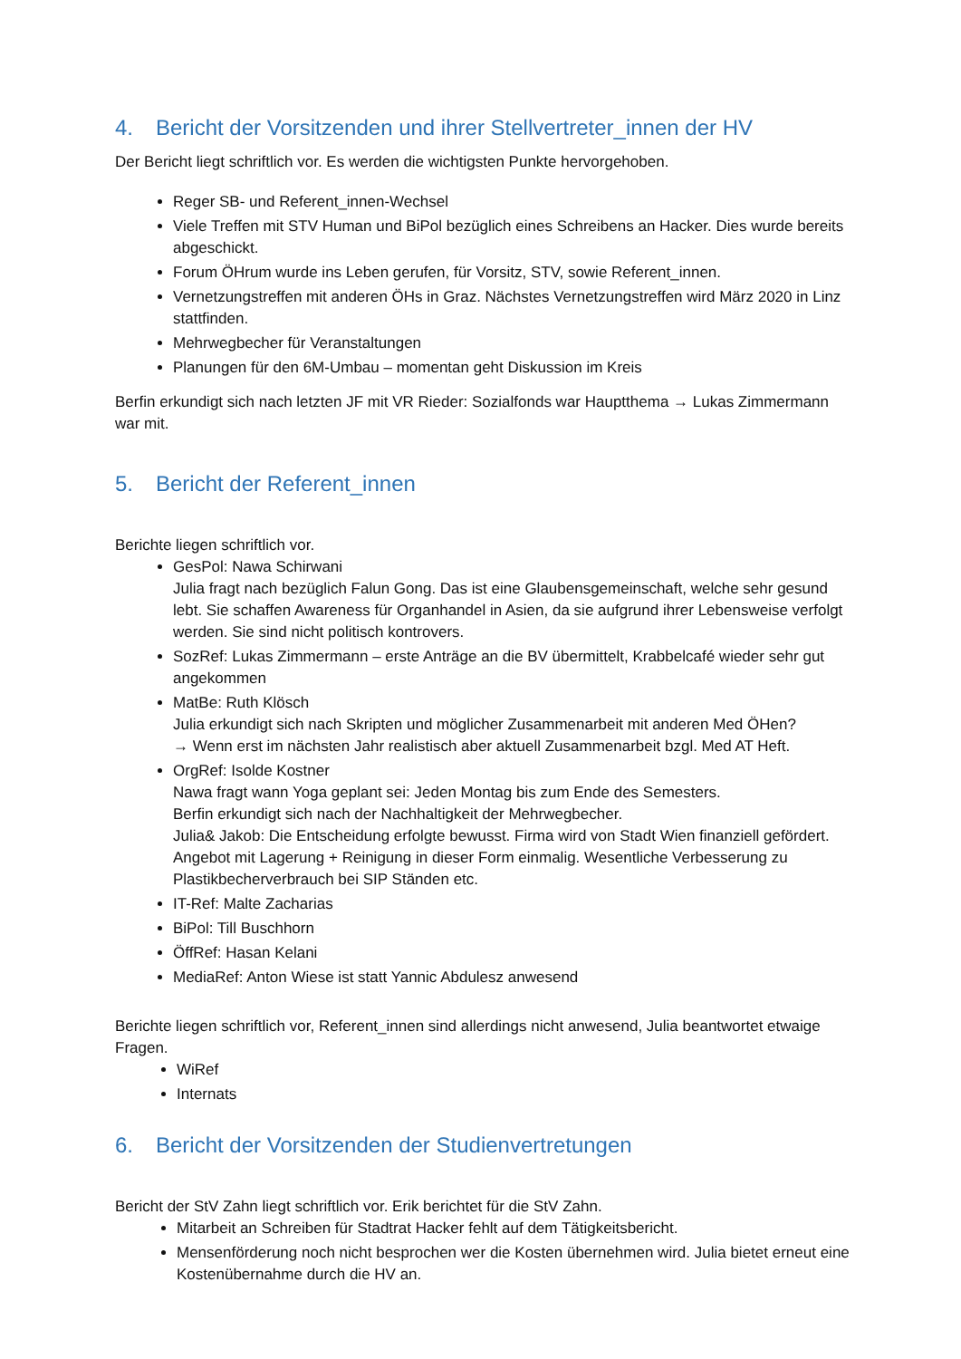4. Bericht der Vorsitzenden und ihrer Stellvertreter_innen der HV
Der Bericht liegt schriftlich vor. Es werden die wichtigsten Punkte hervorgehoben.
Reger SB- und Referent_innen-Wechsel
Viele Treffen mit STV Human und BiPol bezüglich eines Schreibens an Hacker. Dies wurde bereits abgeschickt.
Forum ÖHrum wurde ins Leben gerufen, für Vorsitz, STV, sowie Referent_innen.
Vernetzungstreffen mit anderen ÖHs in Graz. Nächstes Vernetzungstreffen wird März 2020 in Linz stattfinden.
Mehrwegbecher für Veranstaltungen
Planungen für den 6M-Umbau – momentan geht Diskussion im Kreis
Berfin erkundigt sich nach letzten JF mit VR Rieder: Sozialfonds war Hauptthema → Lukas Zimmermann war mit.
5. Bericht der Referent_innen
Berichte liegen schriftlich vor.
GesPol: Nawa Schirwani
Julia fragt nach bezüglich Falun Gong. Das ist eine Glaubensgemeinschaft, welche sehr gesund lebt. Sie schaffen Awareness für Organhandel in Asien, da sie aufgrund ihrer Lebensweise verfolgt werden. Sie sind nicht politisch kontrovers.
SozRef: Lukas Zimmermann – erste Anträge an die BV übermittelt, Krabbelcafé wieder sehr gut angekommen
MatBe: Ruth Klösch
Julia erkundigt sich nach Skripten und möglicher Zusammenarbeit mit anderen Med ÖHen?
→ Wenn erst im nächsten Jahr realistisch aber aktuell Zusammenarbeit bzgl. Med AT Heft.
OrgRef: Isolde Kostner
Nawa fragt wann Yoga geplant sei: Jeden Montag bis zum Ende des Semesters.
Berfin erkundigt sich nach der Nachhaltigkeit der Mehrwegbecher.
Julia& Jakob: Die Entscheidung erfolgte bewusst. Firma wird von Stadt Wien finanziell gefördert. Angebot mit Lagerung + Reinigung in dieser Form einmalig. Wesentliche Verbesserung zu Plastikbecherverbrauch bei SIP Ständen etc.
IT-Ref: Malte Zacharias
BiPol: Till Buschhorn
ÖffRef: Hasan Kelani
MediaRef: Anton Wiese ist statt Yannic Abdulesz anwesend
Berichte liegen schriftlich vor, Referent_innen sind allerdings nicht anwesend, Julia beantwortet etwaige Fragen.
WiRef
Internats
6. Bericht der Vorsitzenden der Studienvertretungen
Bericht der StV Zahn liegt schriftlich vor. Erik berichtet für die StV Zahn.
Mitarbeit an Schreiben für Stadtrat Hacker fehlt auf dem Tätigkeitsbericht.
Mensenförderung noch nicht besprochen wer die Kosten übernehmen wird. Julia bietet erneut eine Kostenübernahme durch die HV an.